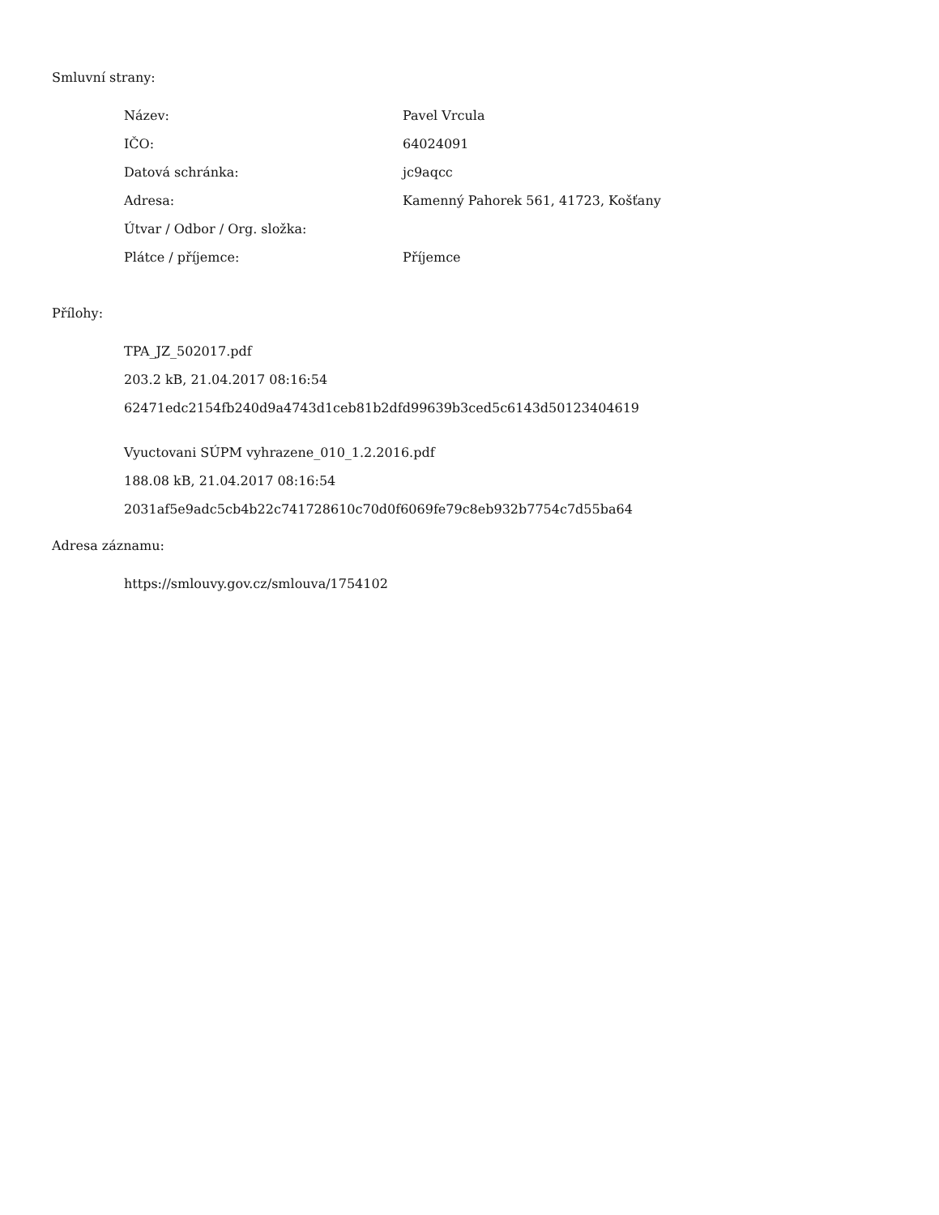Smluvní strany:
| Název: | Pavel Vrcula |
| IČO: | 64024091 |
| Datová schránka: | jc9aqcc |
| Adresa: | Kamenný Pahorek 561, 41723, Košťany |
| Útvar / Odbor / Org. složka: | |
| Plátce / příjemce: | Příjemce |
Přílohy:
TPA_JZ_502017.pdf
203.2 kB, 21.04.2017 08:16:54
62471edc2154fb240d9a4743d1ceb81b2dfd99639b3ced5c6143d50123404619
Vyuctovani SÚPM vyhrazene_010_1.2.2016.pdf
188.08 kB, 21.04.2017 08:16:54
2031af5e9adc5cb4b22c741728610c70d0f6069fe79c8eb932b7754c7d55ba64
Adresa záznamu:
https://smlouvy.gov.cz/smlouva/1754102